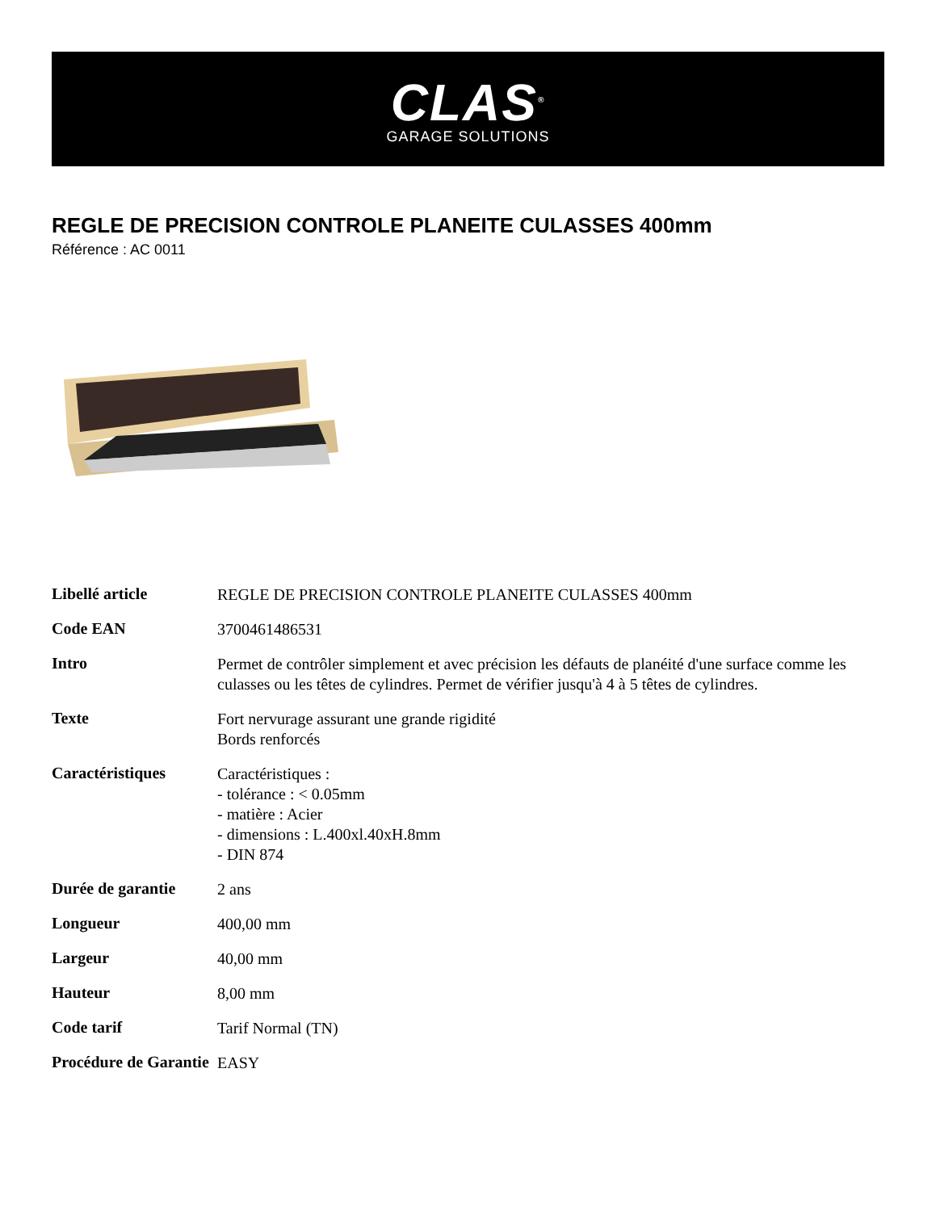CLAS<sup>®</sup>
GARAGE SOLUTIONS
REGLE DE PRECISION CONTROLE PLANEITE CULASSES 400mm
Référence : AC 0011
| Libellé article | REGLE DE PRECISION CONTROLE PLANEITE CULASSES 400mm |
| Code EAN | 3700461486531 |
| Intro | Permet de contrôler simplement et avec précision les défauts de planéité d'une surface comme les culasses ou les têtes de cylindres. Permet de vérifier jusqu'à 4 à 5 têtes de cylindres. |
| Texte | Fort nervurage assurant une grande rigidité Bords renforcés |
| Caractéristiques | Caractéristiques : - tolérance : < 0.05mm - matière : Acier - dimensions : L.400xl.40xH.8mm - DIN 874 |
| Durée de garantie | 2 ans |
| Longueur | 400,00 mm |
| Largeur | 40,00 mm |
| Hauteur | 8,00 mm |
| Code tarif | Tarif Normal (TN) |
| Procédure de Garantie | EASY |